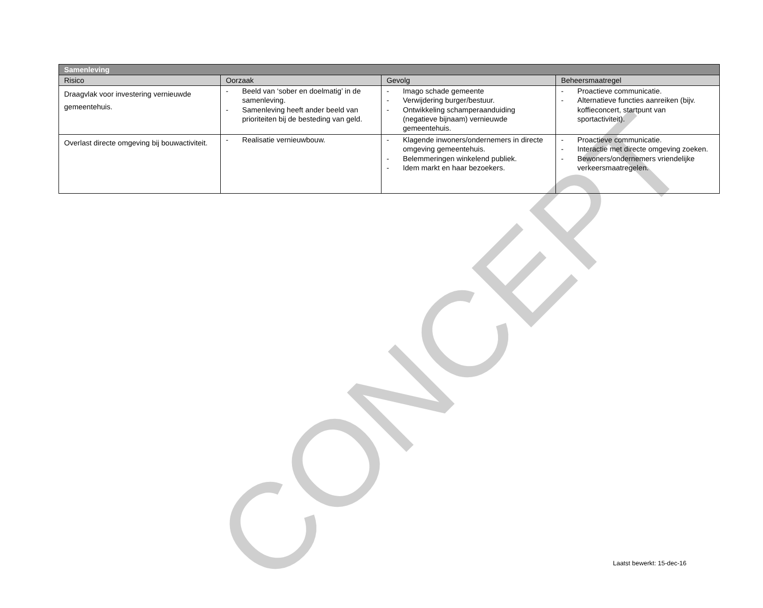CONCEPT
| Samenleving | | | |
| --- | --- | --- | --- |
| Risico | Oorzaak | Gevolg | Beheersmaatregel |
| Draagvlak voor investering vernieuwde gemeentehuis. | - Beeld van ‘sober en doelmatig’ in de samenleving. - Samenleving heeft ander beeld van prioriteiten bij de besteding van geld. | - Imago schade gemeente - Verwijdering burger/bestuur. - Ontwikkeling schamperaanduiding (negatieve bijnaam) vernieuwde gemeentehuis. | - Proactieve communicatie. - Alternatieve functies aanreiken (bijv. koffieconcert, startpunt van sportactiviteit). |
| Overlast directe omgeving bij bouwactiviteit. | - Realisatie vernieuwbouw. | - Klagende inwoners/ondernemers in directe omgeving gemeentehuis. - Belemmeringen winkelend publiek. - Idem markt en haar bezoekers. | - Proactieve communicatie. - Interactie met directe omgeving zoeken. - Bewoners/ondernemers vriendelijke verkeersmaatregelen. |
Laatst bewerkt: 15-dec-16